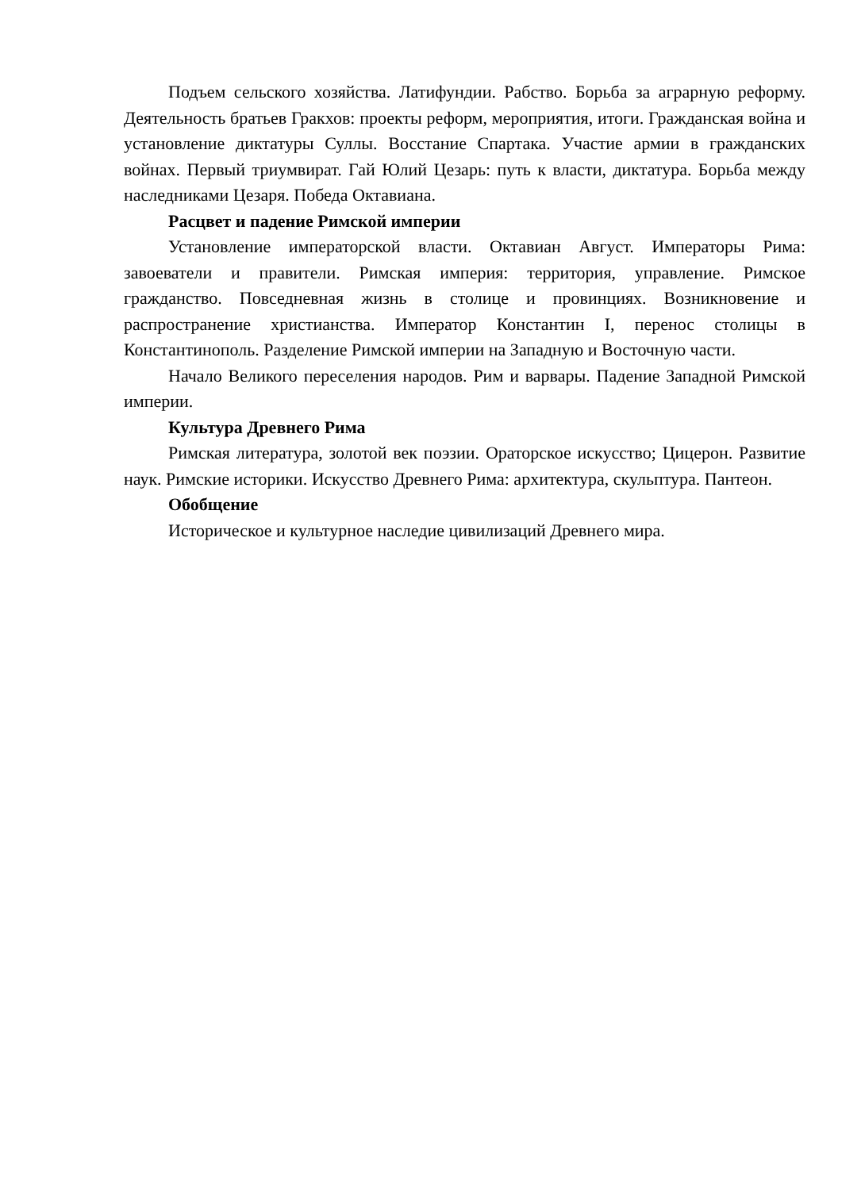Подъем сельского хозяйства. Латифундии. Рабство. Борьба за аграрную реформу. Деятельность братьев Гракхов: проекты реформ, мероприятия, итоги. Гражданская война и установление диктатуры Суллы. Восстание Спартака. Участие армии в гражданских войнах. Первый триумвират. Гай Юлий Цезарь: путь к власти, диктатура. Борьба между наследниками Цезаря. Победа Октавиана.
Расцвет и падение Римской империи
Установление императорской власти. Октавиан Август. Императоры Рима: завоеватели и правители. Римская империя: территория, управление. Римское гражданство. Повседневная жизнь в столице и провинциях. Возникновение и распространение христианства. Император Константин I, перенос столицы в Константинополь. Разделение Римской империи на Западную и Восточную части.
Начало Великого переселения народов. Рим и варвары. Падение Западной Римской империи.
Культура Древнего Рима
Римская литература, золотой век поэзии. Ораторское искусство; Цицерон. Развитие наук. Римские историки. Искусство Древнего Рима: архитектура, скульптура. Пантеон.
Обобщение
Историческое и культурное наследие цивилизаций Древнего мира.